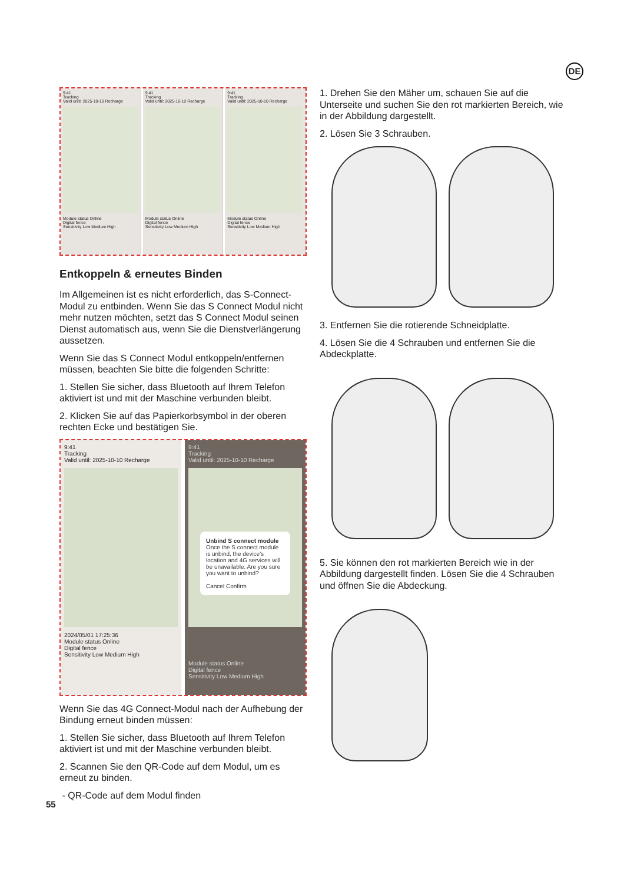DE
9:41
Tracking
Valid until: 2025-10-10 Recharge
Module status Online
Digital fence
Sensitivity Low Medium High
9:41
Tracking
Valid until: 2025-10-10 Recharge
Module status Online
Digital fence
Sensitivity Low Medium High
9:41
Tracking
Valid until: 2025-10-10 Recharge
Module status Online
Digital fence
Sensitivity Low Medium High
Entkoppeln & erneutes Binden
Im Allgemeinen ist es nicht erforderlich, das S-Connect-Modul zu entbinden. Wenn Sie das S Connect Modul nicht mehr nutzen möchten, setzt das S Connect Modul seinen Dienst automatisch aus, wenn Sie die Dienstverlängerung aussetzen.
Wenn Sie das S Connect Modul entkoppeln/entfernen müssen, beachten Sie bitte die folgenden Schritte:
1. Stellen Sie sicher, dass Bluetooth auf Ihrem Telefon aktiviert ist und mit der Maschine verbunden bleibt.
2. Klicken Sie auf das Papierkorbsymbol in der oberen rechten Ecke und bestätigen Sie.
9:41
Tracking
Valid until: 2025-10-10 Recharge
2024/05/01 17:25:36
Module status Online
Digital fence
Sensitivity Low Medium High
9:41
Tracking
Valid until: 2025-10-10 Recharge
Unbind S connect module
Once the S connect module is unbind, the device's location and 4G services will be unavailable. Are you sure you want to unbind?
Cancel Confirm
Module status Online
Digital fence
Sensitivity Low Medium High
Wenn Sie das 4G Connect-Modul nach der Aufhebung der Bindung erneut binden müssen:
1. Stellen Sie sicher, dass Bluetooth auf Ihrem Telefon aktiviert ist und mit der Maschine verbunden bleibt.
2. Scannen Sie den QR-Code auf dem Modul, um es erneut zu binden.
- QR-Code auf dem Modul finden
1. Drehen Sie den Mäher um, schauen Sie auf die Unterseite und suchen Sie den rot markierten Bereich, wie in der Abbildung dargestellt.
2. Lösen Sie 3 Schrauben.
3. Entfernen Sie die rotierende Schneidplatte.
4. Lösen Sie die 4 Schrauben und entfernen Sie die Abdeckplatte.
5. Sie können den rot markierten Bereich wie in der Abbildung dargestellt finden. Lösen Sie die 4 Schrauben und öffnen Sie die Abdeckung.
55